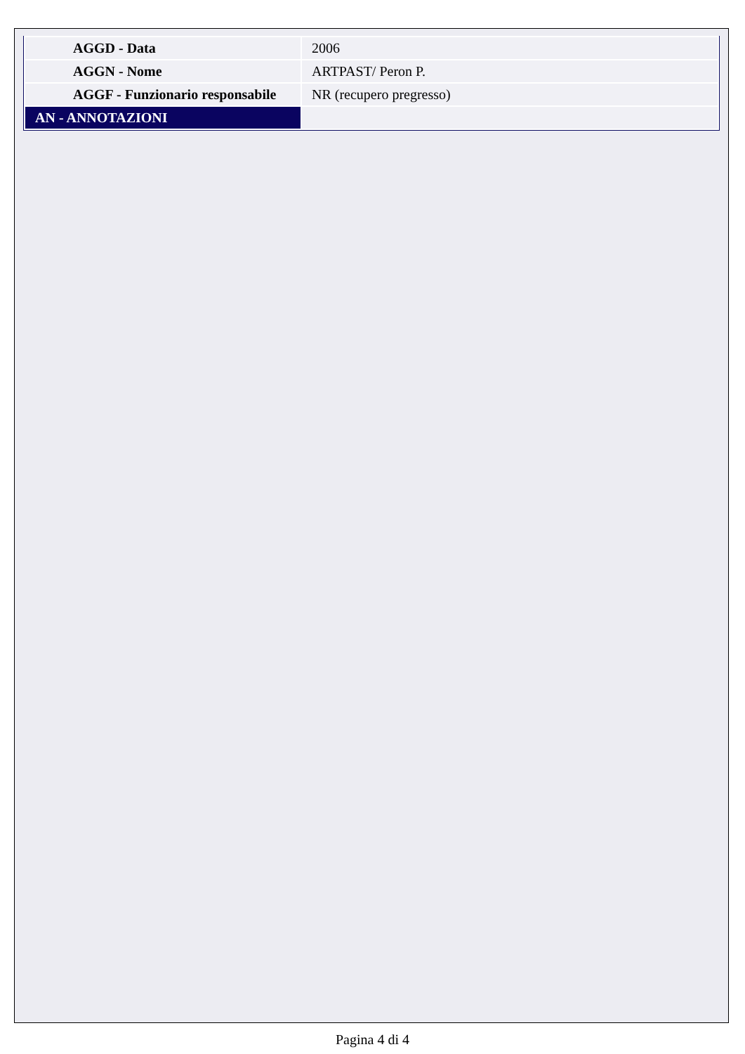| AGGD - Data | 2006 |
| AGGN - Nome | ARTPAST/ Peron P. |
| AGGF - Funzionario responsabile | NR (recupero pregresso) |
| AN - ANNOTAZIONI | |
Pagina 4 di 4